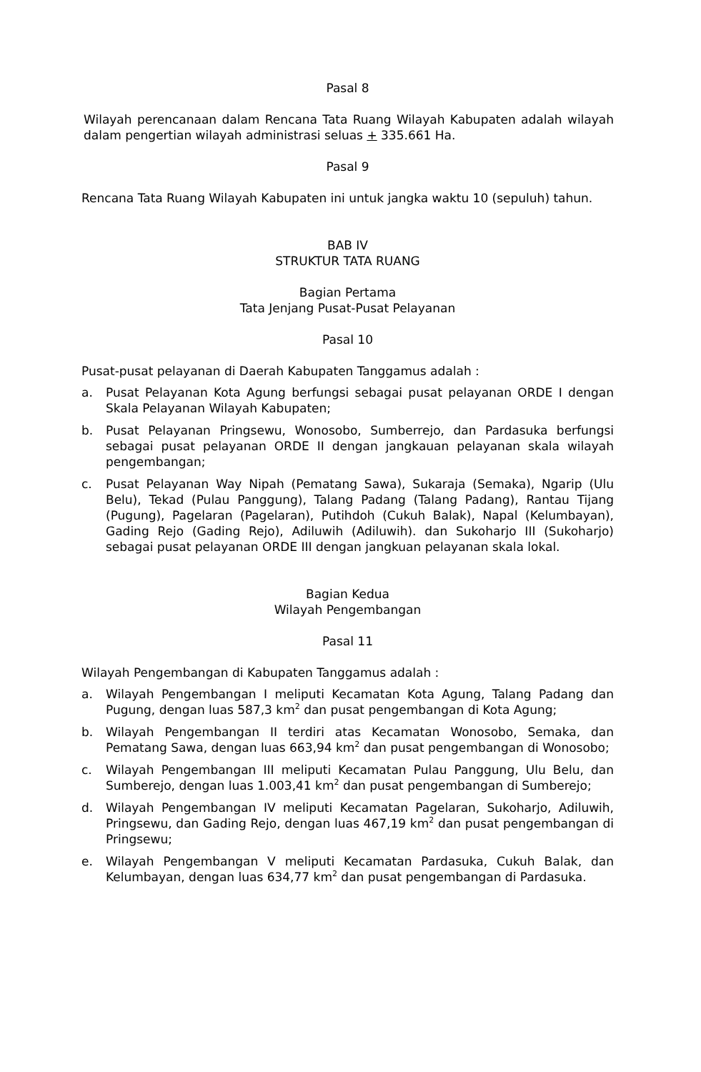Pasal 8
Wilayah perencanaan dalam Rencana Tata Ruang Wilayah Kabupaten adalah wilayah dalam pengertian wilayah administrasi seluas + 335.661 Ha.
Pasal 9
Rencana Tata Ruang Wilayah Kabupaten ini untuk jangka waktu 10 (sepuluh) tahun.
BAB IV
STRUKTUR TATA RUANG
Bagian Pertama
Tata Jenjang Pusat-Pusat Pelayanan
Pasal 10
Pusat-pusat pelayanan di Daerah Kabupaten Tanggamus adalah :
a. Pusat Pelayanan Kota Agung berfungsi sebagai pusat pelayanan ORDE I dengan Skala Pelayanan Wilayah Kabupaten;
b. Pusat Pelayanan Pringsewu, Wonosobo, Sumberrejo, dan Pardasuka berfungsi sebagai pusat pelayanan ORDE II dengan jangkauan pelayanan skala wilayah pengembangan;
c. Pusat Pelayanan Way Nipah (Pematang Sawa), Sukaraja (Semaka), Ngarip (Ulu Belu), Tekad (Pulau Panggung), Talang Padang (Talang Padang), Rantau Tijang (Pugung), Pagelaran (Pagelaran), Putihdoh (Cukuh Balak), Napal (Kelumbayan), Gading Rejo (Gading Rejo), Adiluwih (Adiluwih). dan Sukoharjo III (Sukoharjo) sebagai pusat pelayanan ORDE III dengan jangkuan pelayanan skala lokal.
Bagian Kedua
Wilayah Pengembangan
Pasal 11
Wilayah Pengembangan di Kabupaten Tanggamus adalah :
a. Wilayah Pengembangan I meliputi Kecamatan Kota Agung, Talang Padang dan Pugung, dengan luas 587,3 km<sup>2</sup> dan pusat pengembangan di Kota Agung;
b. Wilayah Pengembangan II terdiri atas Kecamatan Wonosobo, Semaka, dan Pematang Sawa, dengan luas 663,94 km<sup>2</sup> dan pusat pengembangan di Wonosobo;
c. Wilayah Pengembangan III meliputi Kecamatan Pulau Panggung, Ulu Belu, dan Sumberejo, dengan luas 1.003,41 km<sup>2</sup> dan pusat pengembangan di Sumberejo;
d. Wilayah Pengembangan IV meliputi Kecamatan Pagelaran, Sukoharjo, Adiluwih, Pringsewu, dan Gading Rejo, dengan luas 467,19 km<sup>2</sup> dan pusat pengembangan di Pringsewu;
e. Wilayah Pengembangan V meliputi Kecamatan Pardasuka, Cukuh Balak, dan Kelumbayan, dengan luas 634,77 km<sup>2</sup> dan pusat pengembangan di Pardasuka.